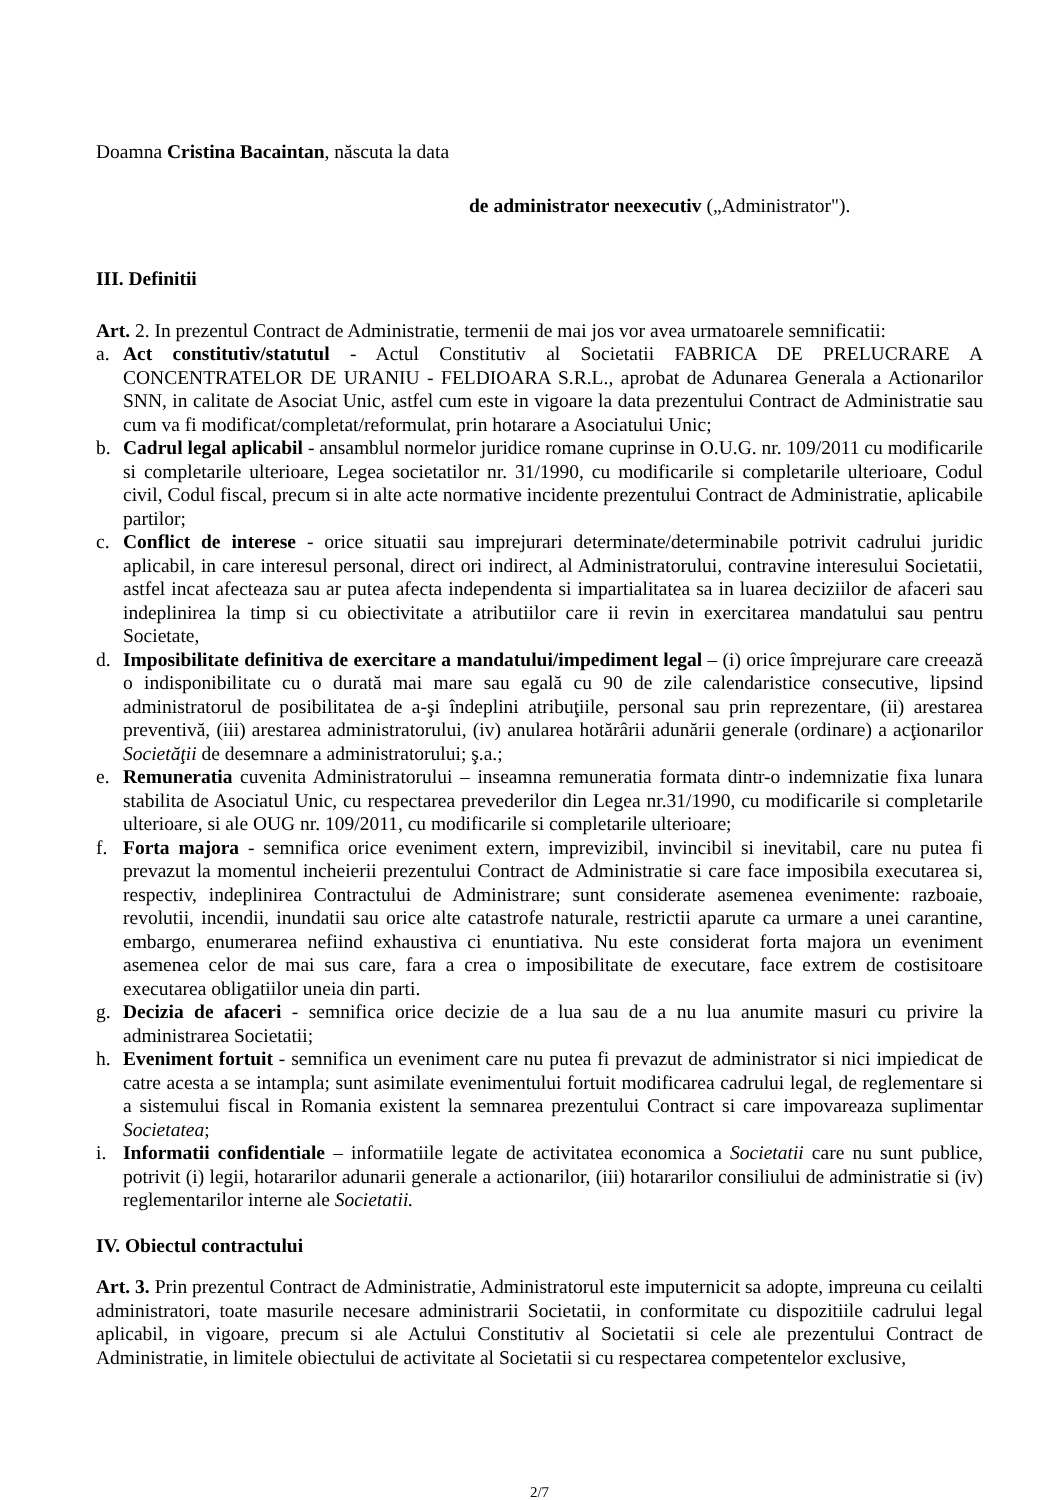Doamna Cristina Bacaintan, născuta la data
de administrator neexecutiv („Administrator").
III. Definitii
Art. 2. In prezentul Contract de Administratie, termenii de mai jos vor avea urmatoarele semnificatii:
a. Act constitutiv/statutul - Actul Constitutiv al Societatii FABRICA DE PRELUCRARE A CONCENTRATELOR DE URANIU - FELDIOARA S.R.L., aprobat de Adunarea Generala a Actionarilor SNN, in calitate de Asociat Unic, astfel cum este in vigoare la data prezentului Contract de Administratie sau cum va fi modificat/completat/reformulat, prin hotarare a Asociatului Unic;
b. Cadrul legal aplicabil - ansamblul normelor juridice romane cuprinse in O.U.G. nr. 109/2011 cu modificarile si completarile ulterioare, Legea societatilor nr. 31/1990, cu modificarile si completarile ulterioare, Codul civil, Codul fiscal, precum si in alte acte normative incidente prezentului Contract de Administratie, aplicabile partilor;
c. Conflict de interese - orice situatii sau imprejurari determinate/determinabile potrivit cadrului juridic aplicabil, in care interesul personal, direct ori indirect, al Administratorului, contravine interesului Societatii, astfel incat afecteaza sau ar putea afecta independenta si impartialitatea sa in luarea deciziilor de afaceri sau indeplinirea la timp si cu obiectivitate a atributiilor care ii revin in exercitarea mandatului sau pentru Societate,
d. Imposibilitate definitiva de exercitare a mandatului/impediment legal – (i) orice împrejurare care creează o indisponibilitate cu o durată mai mare sau egală cu 90 de zile calendaristice consecutive, lipsind administratorul de posibilitatea de a-şi îndeplini atribuţiile, personal sau prin reprezentare, (ii) arestarea preventivă, (iii) arestarea administratorului, (iv) anularea hotărârii adunării generale (ordinare) a acţionarilor Societăţii de desemnare a administratorului; ş.a.;
e. Remuneratia cuvenita Administratorului – inseamna remuneratia formata dintr-o indemnizatie fixa lunara stabilita de Asociatul Unic, cu respectarea prevederilor din Legea nr.31/1990, cu modificarile si completarile ulterioare, si ale OUG nr. 109/2011, cu modificarile si completarile ulterioare;
f. Forta majora - semnifica orice eveniment extern, imprevizibil, invincibil si inevitabil, care nu putea fi prevazut la momentul incheierii prezentului Contract de Administratie si care face imposibila executarea si, respectiv, indeplinirea Contractului de Administrare; sunt considerate asemenea evenimente: razboaie, revolutii, incendii, inundatii sau orice alte catastrofe naturale, restrictii aparute ca urmare a unei carantine, embargo, enumerarea nefiind exhaustiva ci enuntiativa. Nu este considerat forta majora un eveniment asemenea celor de mai sus care, fara a crea o imposibilitate de executare, face extrem de costisitoare executarea obligatiilor uneia din parti.
g. Decizia de afaceri - semnifica orice decizie de a lua sau de a nu lua anumite masuri cu privire la administrarea Societatii;
h. Eveniment fortuit - semnifica un eveniment care nu putea fi prevazut de administrator si nici impiedicat de catre acesta a se intampla; sunt asimilate evenimentului fortuit modificarea cadrului legal, de reglementare si a sistemului fiscal in Romania existent la semnarea prezentului Contract si care impovareaza suplimentar Societatea;
i. Informatii confidentiale – informatiile legate de activitatea economica a Societatii care nu sunt publice, potrivit (i) legii, hotararilor adunarii generale a actionarilor, (iii) hotararilor consiliului de administratie si (iv) reglementarilor interne ale Societatii.
IV. Obiectul contractului
Art. 3. Prin prezentul Contract de Administratie, Administratorul este imputernicit sa adopte, impreuna cu ceilalti administratori, toate masurile necesare administrarii Societatii, in conformitate cu dispozitiile cadrului legal aplicabil, in vigoare, precum si ale Actului Constitutiv al Societatii si cele ale prezentului Contract de Administratie, in limitele obiectului de activitate al Societatii si cu respectarea competentelor exclusive,
2/7